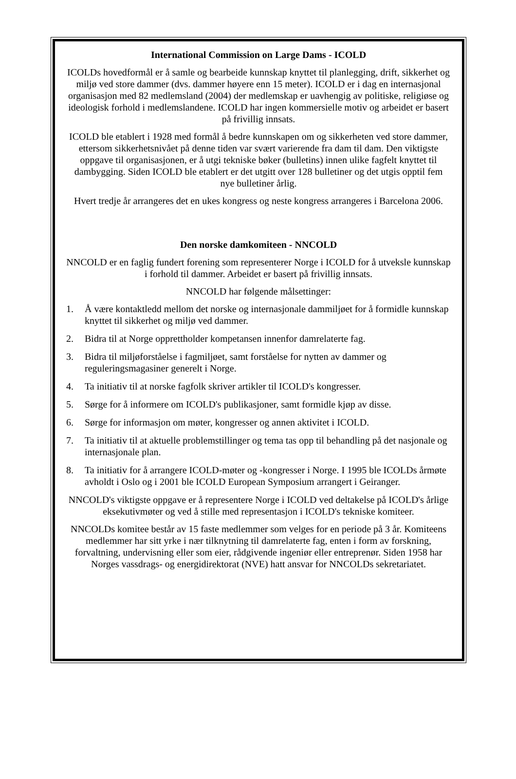International Commission on Large Dams - ICOLD
ICOLDs hovedformål er å samle og bearbeide kunnskap knyttet til planlegging, drift, sikkerhet og miljø ved store dammer (dvs. dammer høyere enn 15 meter). ICOLD er i dag en internasjonal organisasjon med 82 medlemsland (2004) der medlemskap er uavhengig av politiske, religiøse og ideologisk forhold i medlemslandene. ICOLD har ingen kommersielle motiv og arbeidet er basert på frivillig innsats.
ICOLD ble etablert i 1928 med formål å bedre kunnskapen om og sikkerheten ved store dammer, ettersom sikkerhetsnivået på denne tiden var svært varierende fra dam til dam. Den viktigste oppgave til organisasjonen, er å utgi tekniske bøker (bulletins) innen ulike fagfelt knyttet til dambygging. Siden ICOLD ble etablert er det utgitt over 128 bulletiner og det utgis opptil fem nye bulletiner årlig.
Hvert tredje år arrangeres det en ukes kongress og neste kongress arrangeres i Barcelona 2006.
Den norske damkomiteen - NNCOLD
NNCOLD er en faglig fundert forening som representerer Norge i ICOLD for å utveksle kunnskap i forhold til dammer. Arbeidet er basert på frivillig innsats.
NNCOLD har følgende målsettinger:
1. Å være kontaktledd mellom det norske og internasjonale dammiljøet for å formidle kunnskap knyttet til sikkerhet og miljø ved dammer.
2. Bidra til at Norge opprettholder kompetansen innenfor damrelaterte fag.
3. Bidra til miljøforståelse i fagmiljøet, samt forståelse for nytten av dammer og reguleringsmagasiner generelt i Norge.
4. Ta initiativ til at norske fagfolk skriver artikler til ICOLD's kongresser.
5. Sørge for å informere om ICOLD's publikasjoner, samt formidle kjøp av disse.
6. Sørge for informasjon om møter, kongresser og annen aktivitet i ICOLD.
7. Ta initiativ til at aktuelle problemstillinger og tema tas opp til behandling på det nasjonale og internasjonale plan.
8. Ta initiativ for å arrangere ICOLD-møter og -kongresser i Norge. I 1995 ble ICOLDs årmøte avholdt i Oslo og i 2001 ble ICOLD European Symposium arrangert i Geiranger.
NNCOLD's viktigste oppgave er å representere Norge i ICOLD ved deltakelse på ICOLD's årlige eksekutivmøter og ved å stille med representasjon i ICOLD's tekniske komiteer.
NNCOLDs komitee består av 15 faste medlemmer som velges for en periode på 3 år. Komiteens medlemmer har sitt yrke i nær tilknytning til damrelaterte fag, enten i form av forskning, forvaltning, undervisning eller som eier, rådgivende ingeniør eller entreprenør. Siden 1958 har Norges vassdrags- og energidirektorat (NVE) hatt ansvar for NNCOLDs sekretariatet.